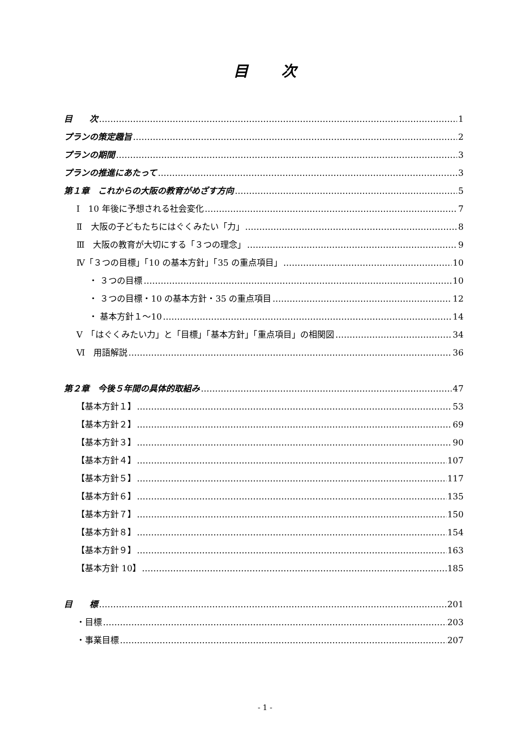目　　次
目　　次 1
プランの策定趣旨 2
プランの期間 3
プランの推進にあたって 3
第１章　これからの大阪の教育がめざす方向 5
Ⅰ　10 年後に予想される社会変化 7
Ⅱ　大阪の子どもたちにはぐくみたい「力」 8
Ⅲ　大阪の教育が大切にする「３つの理念」 9
Ⅳ「３つの目標」「10 の基本方針」「35 の重点項目」 10
・ ３つの目標 10
・ ３つの目標・10 の基本方針・35 の重点項目 12
・ 基本方針１～10 14
Ⅴ　「はぐくみたい力」と「目標」「基本方針」「重点項目」の相関図 34
Ⅵ　用語解説 36
第２章　今後５年間の具体的取組み 47
【基本方針１】 53
【基本方針２】 69
【基本方針３】 90
【基本方針４】 107
【基本方針５】 117
【基本方針６】 135
【基本方針７】 150
【基本方針８】 154
【基本方針９】 163
【基本方針 10】 185
目　　標 201
・目標 203
・事業目標 207
- 1 -